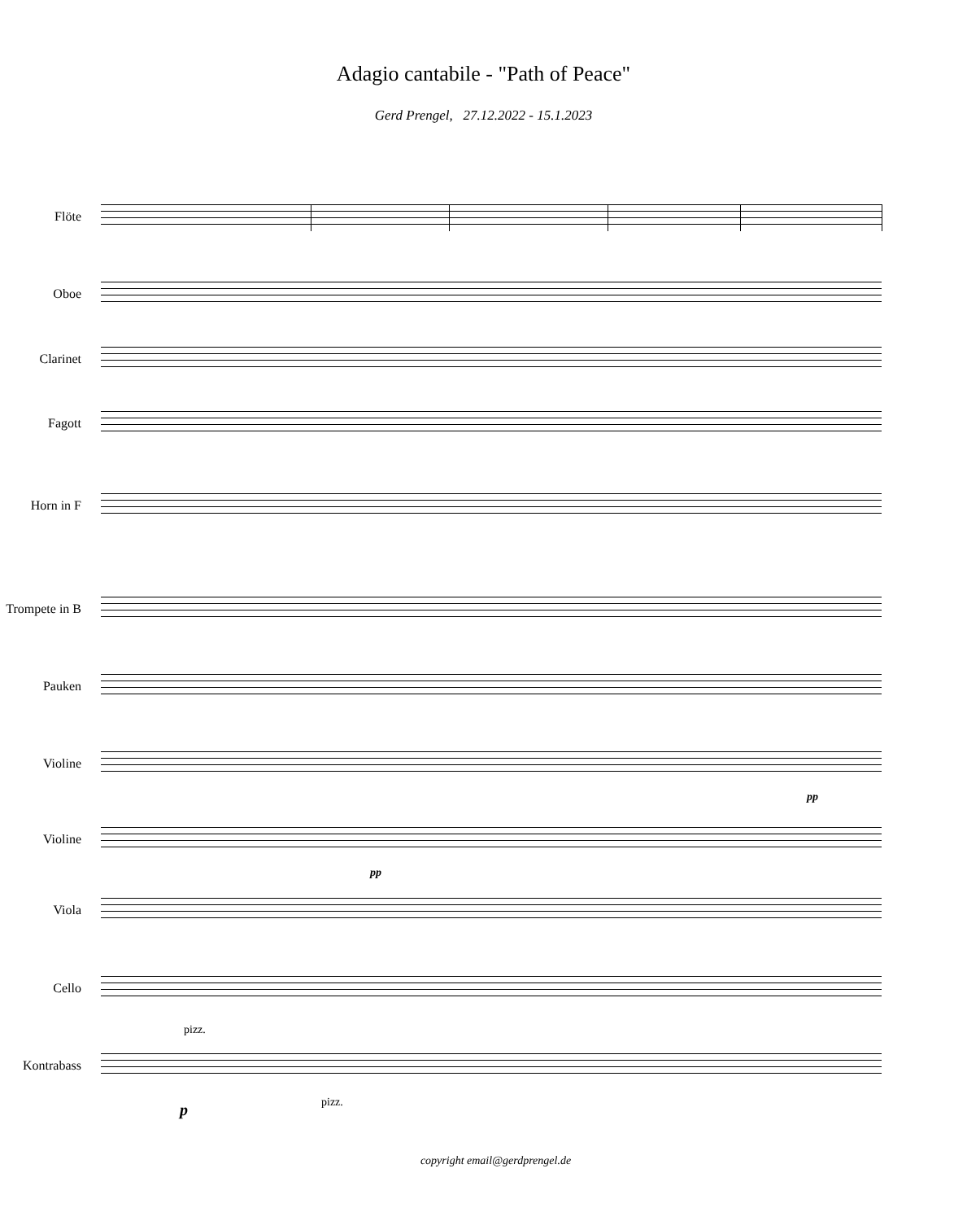Adagio cantabile - "Path of Peace"
Gerd Prengel, 27.12.2022 - 15.1.2023
Flöte
Oboe
Clarinet
Fagott
Horn in F
Trompete in B
Pauken
Violine
pp
Violine
pp
Viola
Cello
pizz.
Kontrabass
p
pizz.
copyright email@gerdprengel.de